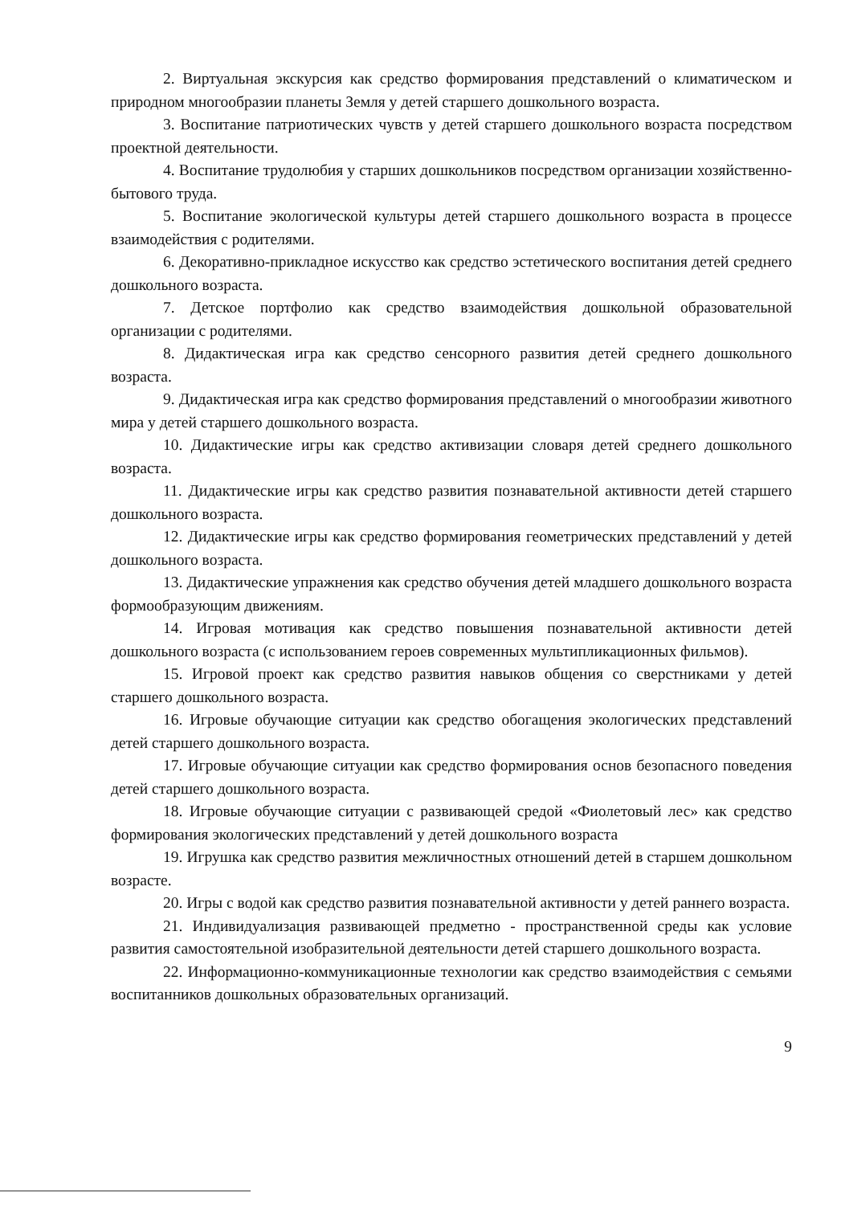2. Виртуальная экскурсия как средство формирования представлений о климатическом и природном многообразии планеты Земля у детей старшего дошкольного возраста.
3. Воспитание патриотических чувств у детей старшего дошкольного возраста посредством проектной деятельности.
4. Воспитание трудолюбия у старших дошкольников посредством организации хозяйственно-бытового труда.
5. Воспитание экологической культуры детей старшего дошкольного возраста в процессе взаимодействия с родителями.
6. Декоративно-прикладное искусство как средство эстетического воспитания детей среднего дошкольного возраста.
7. Детское портфолио как средство взаимодействия дошкольной образовательной организации с родителями.
8. Дидактическая игра как средство сенсорного развития детей среднего дошкольного возраста.
9. Дидактическая игра как средство формирования представлений о многообразии животного мира у детей старшего дошкольного возраста.
10. Дидактические игры как средство активизации словаря детей среднего дошкольного возраста.
11. Дидактические игры как средство развития познавательной активности детей старшего дошкольного возраста.
12. Дидактические игры как средство формирования геометрических представлений у детей дошкольного возраста.
13. Дидактические упражнения как средство обучения детей младшего дошкольного возраста формообразующим движениям.
14. Игровая мотивация как средство повышения познавательной активности детей дошкольного возраста (с использованием героев современных мультипликационных фильмов).
15. Игровой проект как средство развития навыков общения со сверстниками у детей старшего дошкольного возраста.
16. Игровые обучающие ситуации как средство обогащения экологических представлений детей старшего дошкольного возраста.
17. Игровые обучающие ситуации как средство формирования основ безопасного поведения детей старшего дошкольного возраста.
18. Игровые обучающие ситуации с развивающей средой «Фиолетовый лес» как средство формирования экологических представлений у детей дошкольного возраста
19. Игрушка как средство развития межличностных отношений детей в старшем дошкольном возрасте.
20. Игры с водой как средство развития познавательной активности у детей раннего возраста.
21. Индивидуализация развивающей предметно - пространственной среды как условие развития самостоятельной изобразительной деятельности детей старшего дошкольного возраста.
22. Информационно-коммуникационные технологии как средство взаимодействия с семьями воспитанников дошкольных образовательных организаций.
9